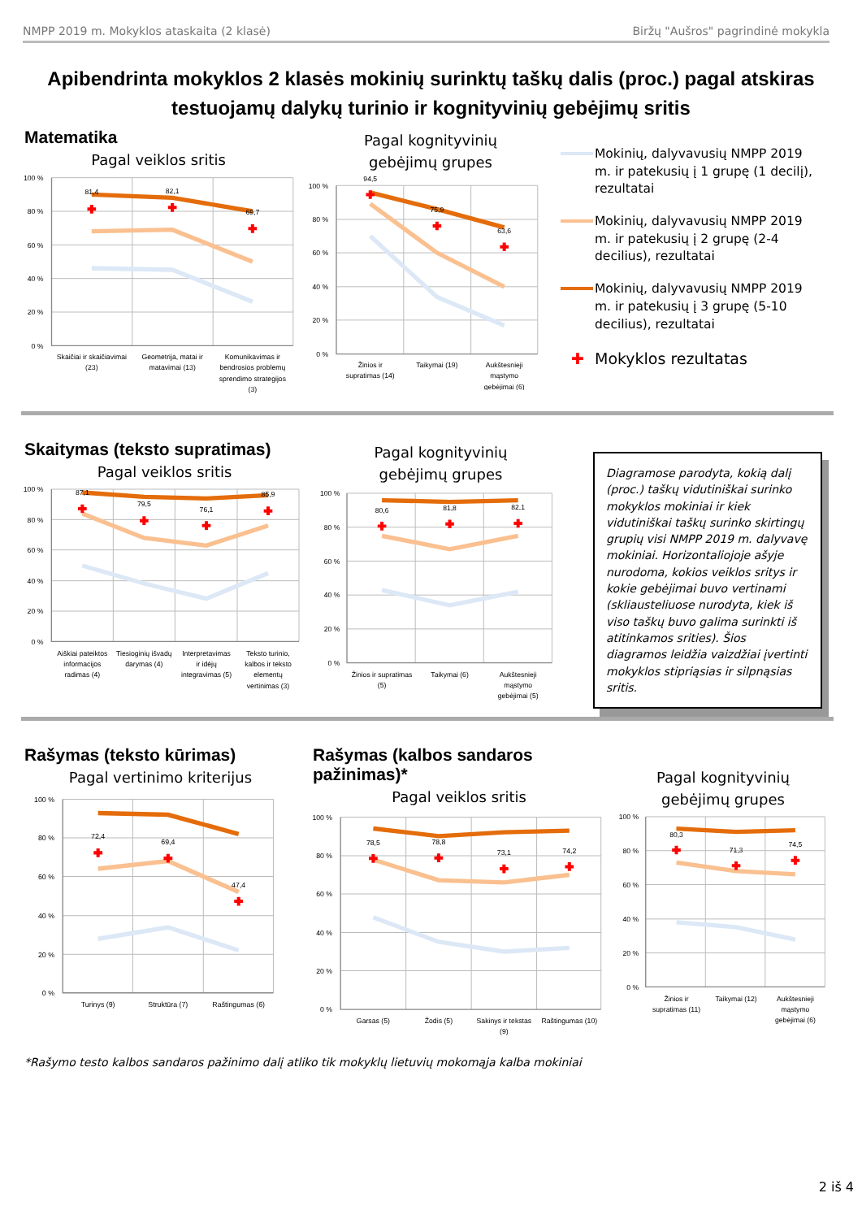NMPP 2019 m. Mokyklos ataskaita (2 klasė) Biržų "Aušros" pagrindinė mokykla
Apibendrinta mokyklos 2 klasės mokinių surinktų taškų dalis (proc.) pagal atskiras testuojamų dalykų turinio ir kognityvinių gebėjimų sritis
Matematika
Pagal veiklos sritis
100 %
80 %
60 %
40 %
20 %
0 %
81,4
82,1
69,7
Skaičiai ir skaičiavimai
(23)
Geometrija, matai ir
matavimai (13)
Komunikavimas ir
bendrosios problemų
sprendimo strategijos
(3)
Pagal kognityvinių
gebėjimų grupes
100 %
80 %
60 %
40 %
20 %
0 %
94,5
75,9
63,6
Žinios ir
supratimas (14)
Taikymai (19)
Aukštesnieji
mąstymo
gebėjimai (6)
Mokinių, dalyvavusių NMPP 2019 m. ir patekusių į 1 grupę (1 decilį), rezultatai
Mokinių, dalyvavusių NMPP 2019 m. ir patekusių į 2 grupę (2-4 decilius), rezultatai
Mokinių, dalyvavusių NMPP 2019 m. ir patekusių į 3 grupę (5-10 decilius), rezultatai
✚ Mokyklos rezultatas
Skaitymas (teksto supratimas)
Pagal veiklos sritis
100 %
80 %
60 %
40 %
20 %
0 %
87,1
79,5
76,1
85,9
Aiškiai pateiktos
informacijos
radimas (4)
Tiesioginių išvadų
darymas (4)
Interpretavimas
ir idėjų
integravimas (5)
Teksto turinio,
kalbos ir teksto
elementų
vertinimas (3)
Pagal kognityvinių
gebėjimų grupes
100 %
80 %
60 %
40 %
20 %
0 %
80,6
81,8
82,1
Žinios ir supratimas
(5)
Taikymai (6)
Aukštesnieji
mąstymo
gebėjimai (5)
Diagramose parodyta, kokią dalį (proc.) taškų vidutiniškai surinko mokyklos mokiniai ir kiek vidutiniškai taškų surinko skirtingų grupių visi NMPP 2019 m. dalyvavę mokiniai. Horizontaliojoje ašyje nurodoma, kokios veiklos sritys ir kokie gebėjimai buvo vertinami (skliausteliuose nurodyta, kiek iš viso taškų buvo galima surinkti iš atitinkamos srities). Šios diagramos leidžia vaizdžiai įvertinti mokyklos stipriąsias ir silpnąsias sritis.
Rašymas (teksto kūrimas)
Pagal vertinimo kriterijus
100 %
80 %
60 %
40 %
20 %
0 %
72,4
69,4
47,4
Turinys (9)
Struktūra (7)
Raštingumas (6)
Rašymas (kalbos sandaros pažinimas)*
Pagal veiklos sritis
100 %
80 %
60 %
40 %
20 %
0 %
78,5
78,8
73,1
74,2
Garsas (5)
Žodis (5)
Sakinys ir tekstas
(9)
Raštingumas (10)
Pagal kognityvinių
gebėjimų grupes
100 %
80 %
60 %
40 %
20 %
0 %
80,3
71,3
74,5
Žinios ir
supratimas (11)
Taikymai (12)
Aukštesnieji
mąstymo
gebėjimai (6)
*Rašymo testo kalbos sandaros pažinimo dalį atliko tik mokyklų lietuvių mokomąja kalba mokiniai
2 iš 4